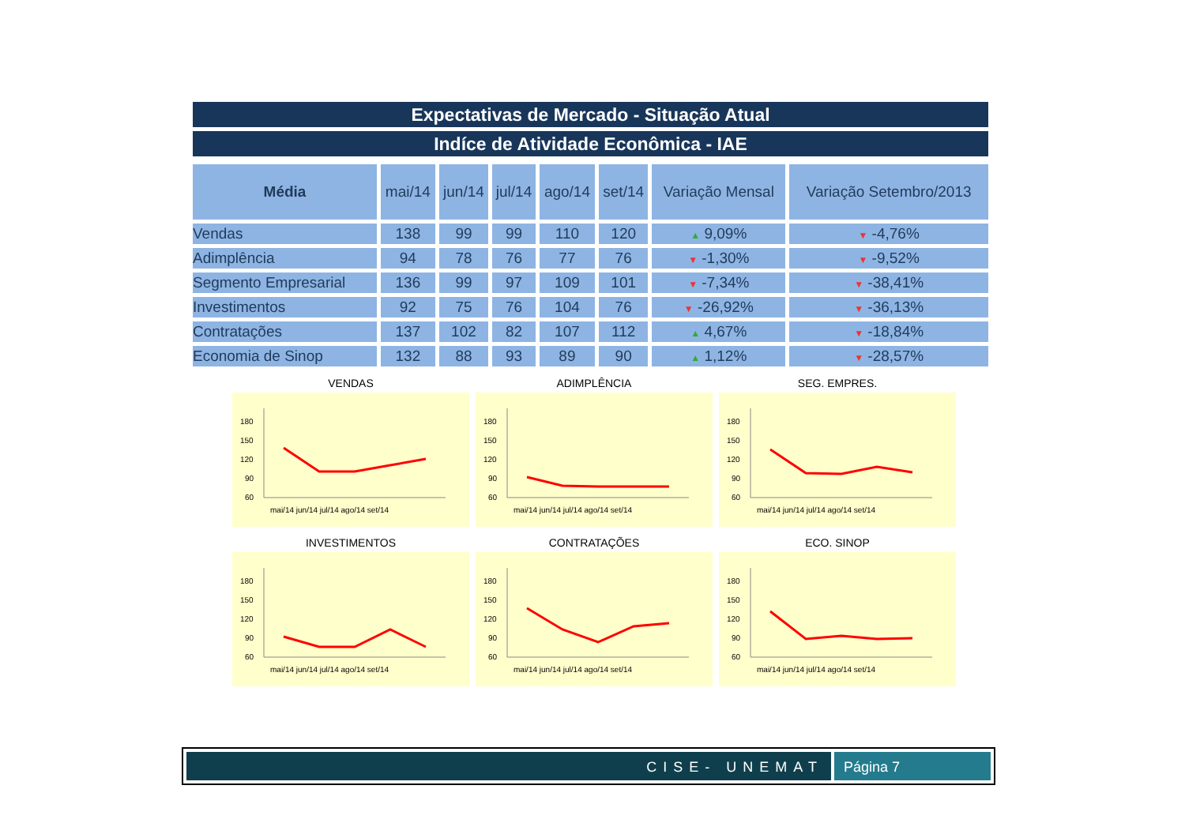Expectativas de Mercado - Situação Atual
Indíce de Atividade Econômica - IAE
| Média | mai/14 | jun/14 | jul/14 | ago/14 | set/14 | Variação Mensal | Variação Setembro/2013 |
| --- | --- | --- | --- | --- | --- | --- | --- |
| Vendas | 138 | 99 | 99 | 110 | 120 | ▲ 9,09% | ▼ -4,76% |
| Adimplência | 94 | 78 | 76 | 77 | 76 | ▼ -1,30% | ▼ -9,52% |
| Segmento Empresarial | 136 | 99 | 97 | 109 | 101 | ▼ -7,34% | ▼ -38,41% |
| Investimentos | 92 | 75 | 76 | 104 | 76 | ▼ -26,92% | ▼ -36,13% |
| Contratações | 137 | 102 | 82 | 107 | 112 | ▲ 4,67% | ▼ -18,84% |
| Economia de Sinop | 132 | 88 | 93 | 89 | 90 | ▲ 1,12% | ▼ -28,57% |
VENDAS
180
150
120
90
60
mai/14 jun/14 jul/14 ago/14 set/14
ADIMPLÊNCIA
180
150
120
90
60
mai/14 jun/14 jul/14 ago/14 set/14
SEG. EMPRES.
180
150
120
90
60
mai/14 jun/14 jul/14 ago/14 set/14
INVESTIMENTOS
180
150
120
90
60
mai/14 jun/14 jul/14 ago/14 set/14
CONTRATAÇÕES
180
150
120
90
60
mai/14 jun/14 jul/14 ago/14 set/14
ECO. SINOP
180
150
120
90
60
mai/14 jun/14 jul/14 ago/14 set/14
CISE- UNEMAT Página 7